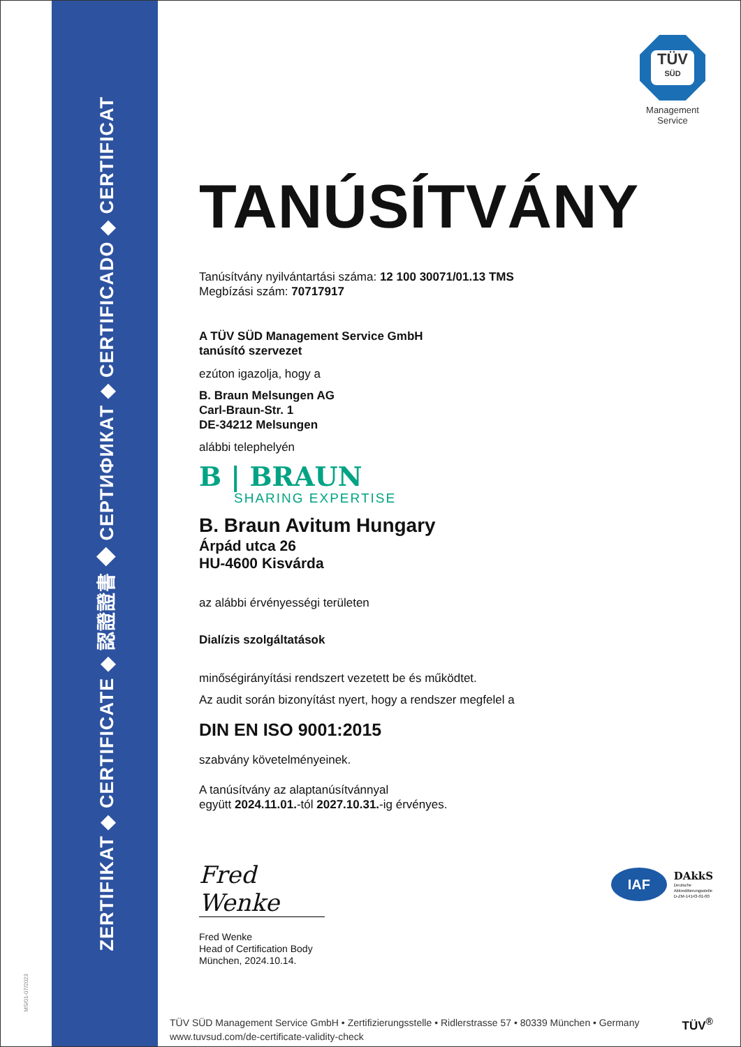MS/01-07/2023
ZERTIFIKAT ◆ CERTIFICATE ◆ 認證證書 ◆ СЕРТИФИКАТ ◆ CERTIFICADO ◆ CERTIFICAT
TÜV
SÜD
Management Service
TANÚSÍTVÁNY
Tanúsítvány nyilvántartási száma: 12 100 30071/01.13 TMS
Megbízási szám: 70717917
A TÜV SÜD Management Service GmbH
tanúsító szervezet
ezúton igazolja, hogy a
B. Braun Melsungen AG
Carl-Braun-Str. 1
DE-34212 Melsungen
alábbi telephelyén
B | BRAUN
SHARING EXPERTISE
B. Braun Avitum Hungary
Árpád utca 26
HU-4600 Kisvárda
az alábbi érvényességi területen
Dialízis szolgáltatások
minőségirányítási rendszert vezetett be és működtet.
Az audit során bizonyítást nyert, hogy a rendszer megfelel a
DIN EN ISO 9001:2015
szabvány követelményeinek.
A tanúsítvány az alaptanúsítvánnyal
együtt 2024.11.01.-tól 2027.10.31.-ig érvényes.
IAF
DAkkS
Deutsche
Akkreditierungsstelle
D-ZM-14143-01-00
Fred Wenke
Fred Wenke
Head of Certification Body
München, 2024.10.14.
TÜV SÜD Management Service GmbH • Zertifizierungsstelle • Ridlerstrasse 57 • 80339 München • Germany
www.tuvsud.com/de-certificate-validity-check
TÜV<sup>®</sup>